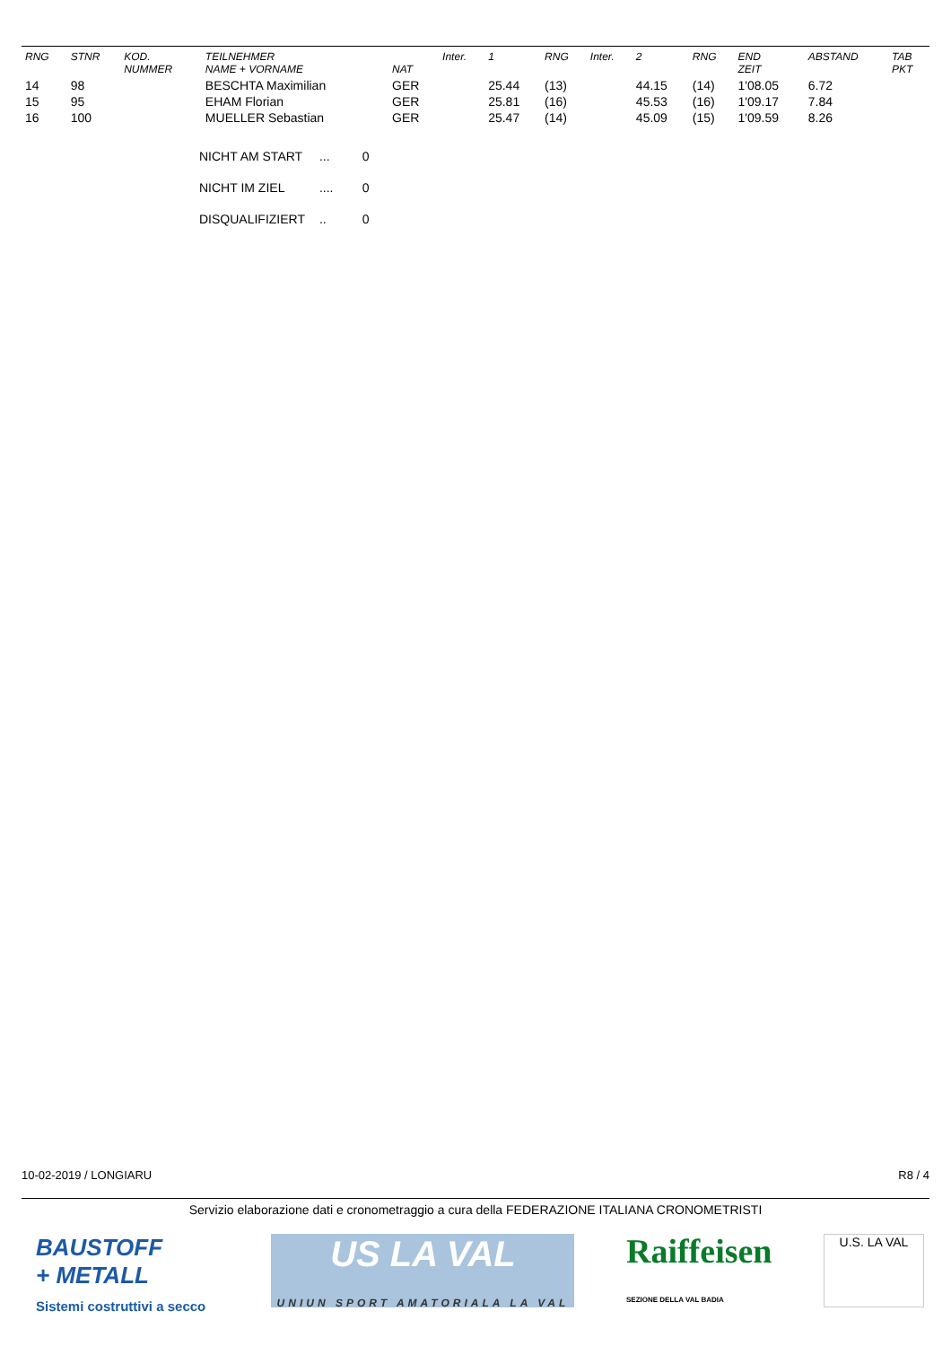| RNG | STNR | KOD. NUMMER | TEILNEHMER NAME + VORNAME | NAT | Inter. | 1 | RNG | Inter. | 2 | RNG | END ZEIT | ABSTAND | TAB PKT |
| --- | --- | --- | --- | --- | --- | --- | --- | --- | --- | --- | --- | --- | --- |
| 14 | 98 | | BESCHTA Maximilian | GER | | 25.44 | (13) | | 44.15 | (14) | 1'08.05 | 6.72 | |
| 15 | 95 | | EHAM Florian | GER | | 25.81 | (16) | | 45.53 | (16) | 1'09.17 | 7.84 | |
| 16 | 100 | | MUELLER Sebastian | GER | | 25.47 | (14) | | 45.09 | (15) | 1'09.59 | 8.26 | |
NICHT AM START ... 0
NICHT IM ZIEL .... 0
DISQUALIFIZIERT .. 0
10-02-2019 / LONGIARU R8 / 4
Servizio elaborazione dati e cronometraggio a cura della FEDERAZIONE ITALIANA CRONOMETRISTI
BAUSTOFF
+ METALL
Sistemi costruttivi a secco
US LA VAL
UNIUN SPORT AMATORIALA LA VAL
Raiffeisen
SEZIONE DELLA VAL BADIA
U.S. LA VAL